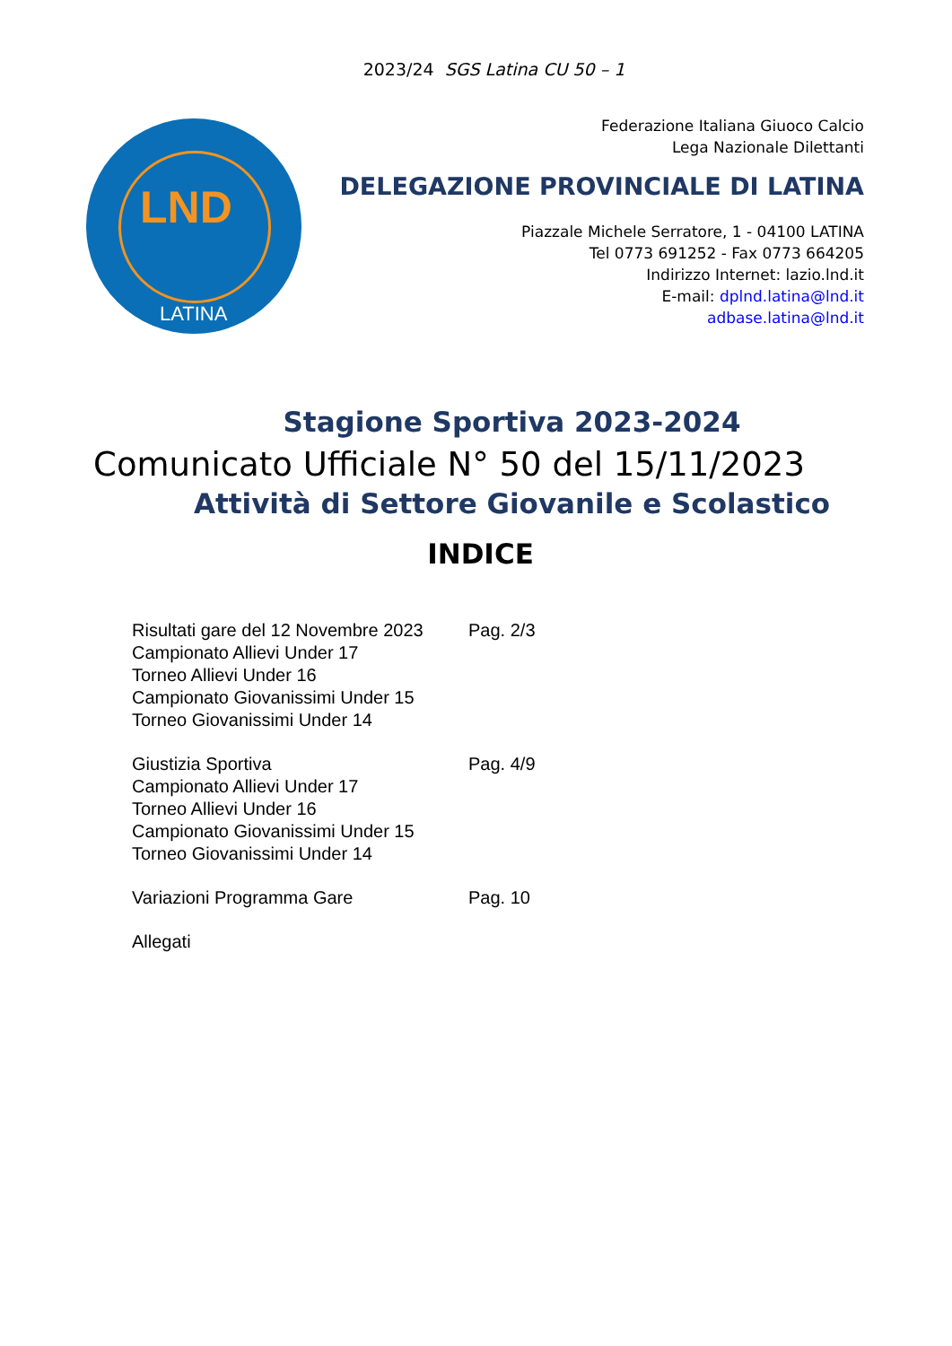2023/24 SGS Latina CU 50 – 1
LND
LATINA
Federazione Italiana Giuoco Calcio
Lega Nazionale Dilettanti
DELEGAZIONE PROVINCIALE DI LATINA
Piazzale Michele Serratore, 1 - 04100 LATINA
Tel 0773 691252 - Fax 0773 664205
Indirizzo Internet: lazio.lnd.it
E-mail: dplnd.latina@lnd.it
adbase.latina@lnd.it
Stagione Sportiva 2023-2024
Comunicato Ufficiale N° 50 del 15/11/2023
Attività di Settore Giovanile e Scolastico
INDICE
Risultati gare del 12 Novembre 2023
Campionato Allievi Under 17
Torneo Allievi Under 16
Campionato Giovanissimi Under 15
Torneo Giovanissimi Under 14
Pag. 2/3
Giustizia Sportiva
Campionato Allievi Under 17
Torneo Allievi Under 16
Campionato Giovanissimi Under 15
Torneo Giovanissimi Under 14
Pag. 4/9
Variazioni Programma Gare Pag. 10
Allegati